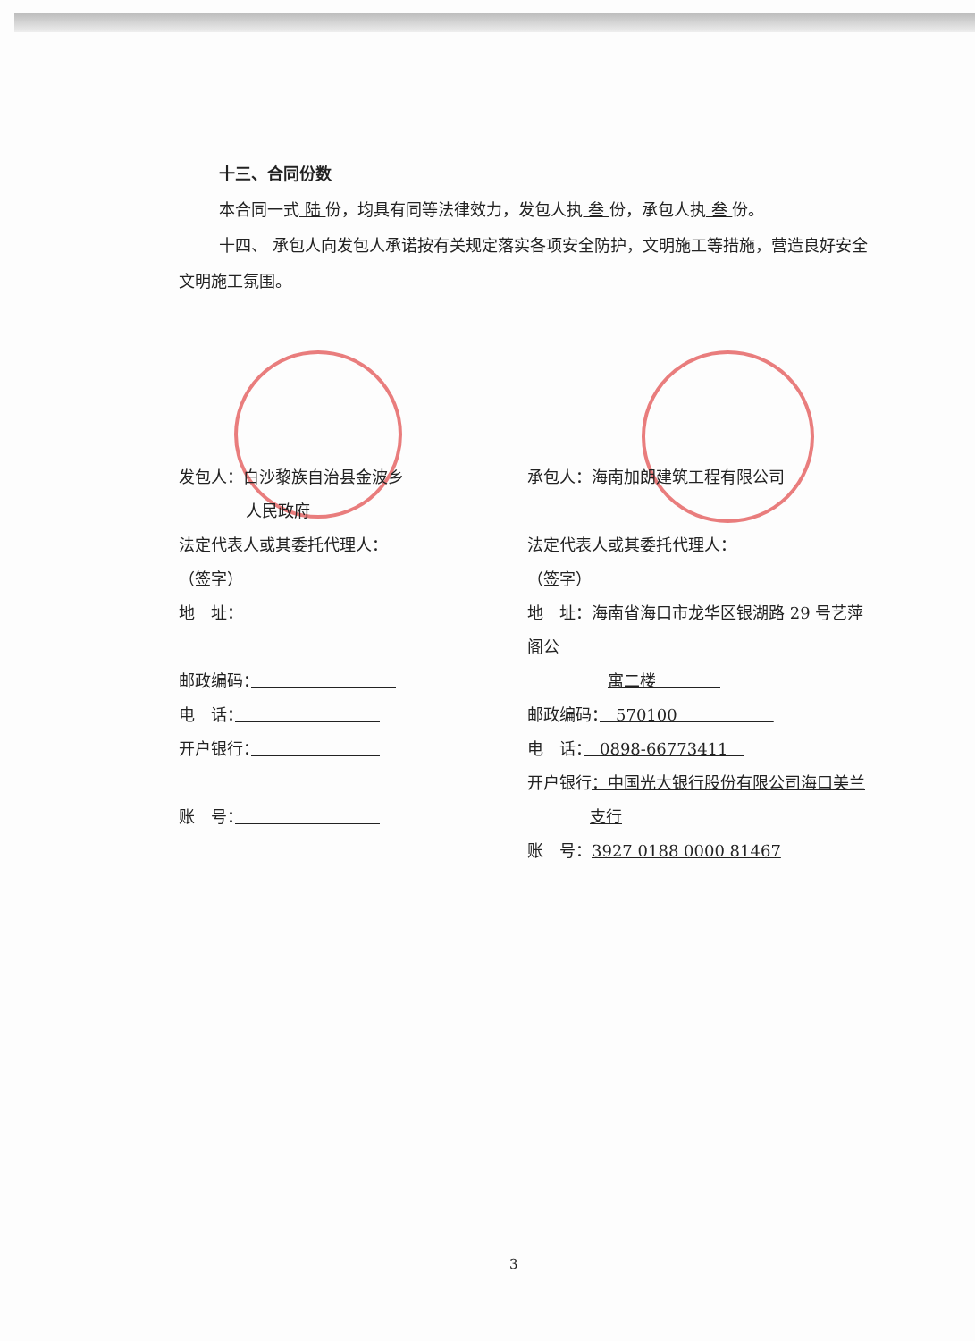十三、合同份数
本合同一式 陆 份，均具有同等法律效力，发包人执 叁 份，承包人执 叁 份。
十四、 承包人向发包人承诺按有关规定落实各项安全防护，文明施工等措施，营造良好安全文明施工氛围。
发包人：白沙黎族自治县金波乡
人民政府
法定代表人或其委托代理人：
（签字）
地　址：　　　　　　　　　　
邮政编码：　　　　　　　　　
电　话：　　　　　　　　　
开户银行：　　　　　　　　
账　号：　　　　　　　　　
承包人：海南加朗建筑工程有限公司
法定代表人或其委托代理人：
（签字）
地　址：海南省海口市龙华区银湖路 29 号艺萍阁公
寓二楼　　　　
邮政编码：　570100　　　　　　
电　话：　0898-66773411　
开户银行：中国光大银行股份有限公司海口美兰
支行
账　号：3927 0188 0000 81467
3